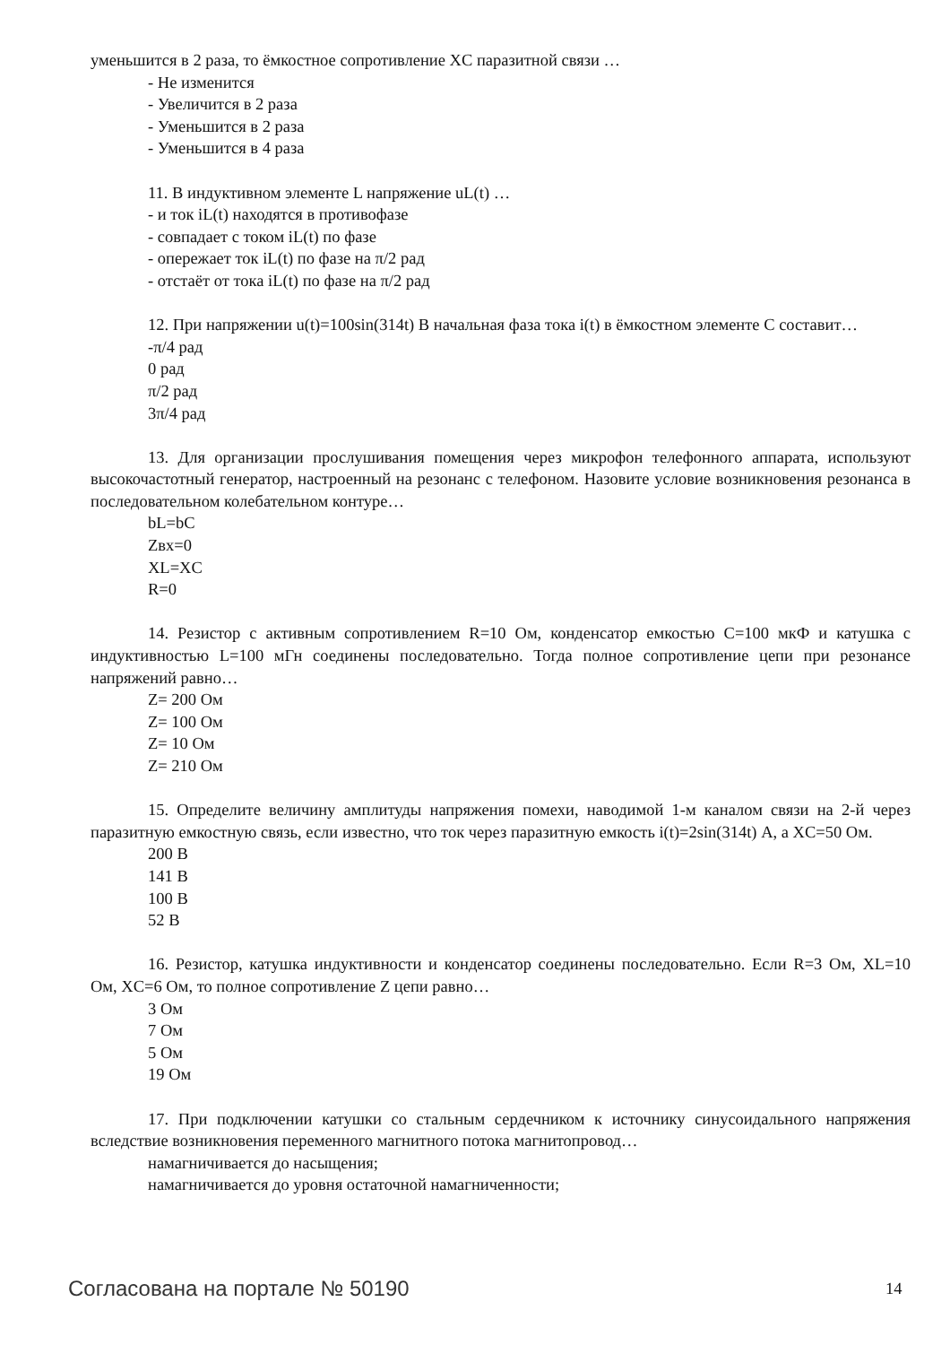уменьшится в 2 раза, то ёмкостное сопротивление XC паразитной связи …
- Не изменится
- Увеличится в 2 раза
- Уменьшится в 2 раза
- Уменьшится в 4 раза
11. В индуктивном элементе L напряжение uL(t) …
- и ток iL(t) находятся в противофазе
- совпадает с током iL(t) по фазе
- опережает ток iL(t) по фазе на π/2 рад
- отстаёт от тока iL(t) по фазе на π/2 рад
12. При напряжении u(t)=100sin(314t) В начальная фаза тока i(t) в ёмкостном элементе C составит…
-π/4 рад
0 рад
π/2 рад
3π/4 рад
13. Для организации прослушивания помещения через микрофон телефонного аппарата, используют высокочастотный генератор, настроенный на резонанс с телефоном. Назовите условие возникновения резонанса в последовательном колебательном контуре…
bL=bC
Zвх=0
XL=XC
R=0
14. Резистор с активным сопротивлением R=10 Ом, конденсатор емкостью C=100 мкФ и катушка с индуктивностью L=100 мГн соединены последовательно. Тогда полное сопротивление цепи при резонансе напряжений равно…
Z= 200 Ом
Z= 100 Ом
Z= 10 Ом
Z= 210 Ом
15. Определите величину амплитуды напряжения помехи, наводимой 1-м каналом связи на 2-й через паразитную емкостную связь, если известно, что ток через паразитную емкость i(t)=2sin(314t) А, а XC=50 Ом.
200 В
141 В
100 В
52 В
16. Резистор, катушка индуктивности и конденсатор соединены последовательно. Если R=3 Ом, XL=10 Ом, XC=6 Ом, то полное сопротивление Z цепи равно…
3 Ом
7 Ом
5 Ом
19 Ом
17. При подключении катушки со стальным сердечником к источнику синусоидального напряжения вследствие возникновения переменного магнитного потока магнитопровод…
намагничивается до насыщения;
намагничивается до уровня остаточной намагниченности;
Согласована на портале № 50190 14